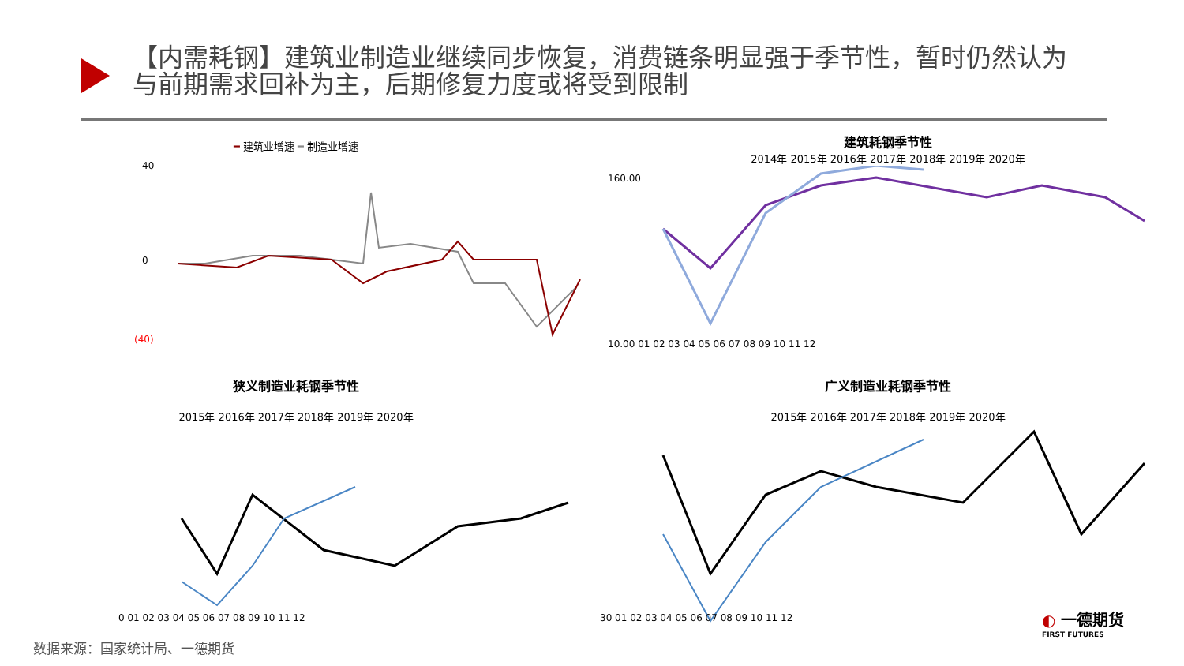【内需耗钢】建筑业制造业继续同步恢复，消费链条明显强于季节性，暂时仍然认为与前期需求回补为主，后期修复力度或将受到限制
━ 建筑业增速 ━ 制造业增速
40
0
(40)
建筑耗钢季节性
2014年 2015年 2016年 2017年 2018年 2019年 2020年
160.00
10.00 01 02 03 04 05 06 07 08 09 10 11 12
狭义制造业耗钢季节性
2015年 2016年 2017年 2018年 2019年 2020年
0 01 02 03 04 05 06 07 08 09 10 11 12
广义制造业耗钢季节性
2015年 2016年 2017年 2018年 2019年 2020年
30 01 02 03 04 05 06 07 08 09 10 11 12
数据来源：国家统计局、一德期货
◐ 一德期货
FIRST FUTURES